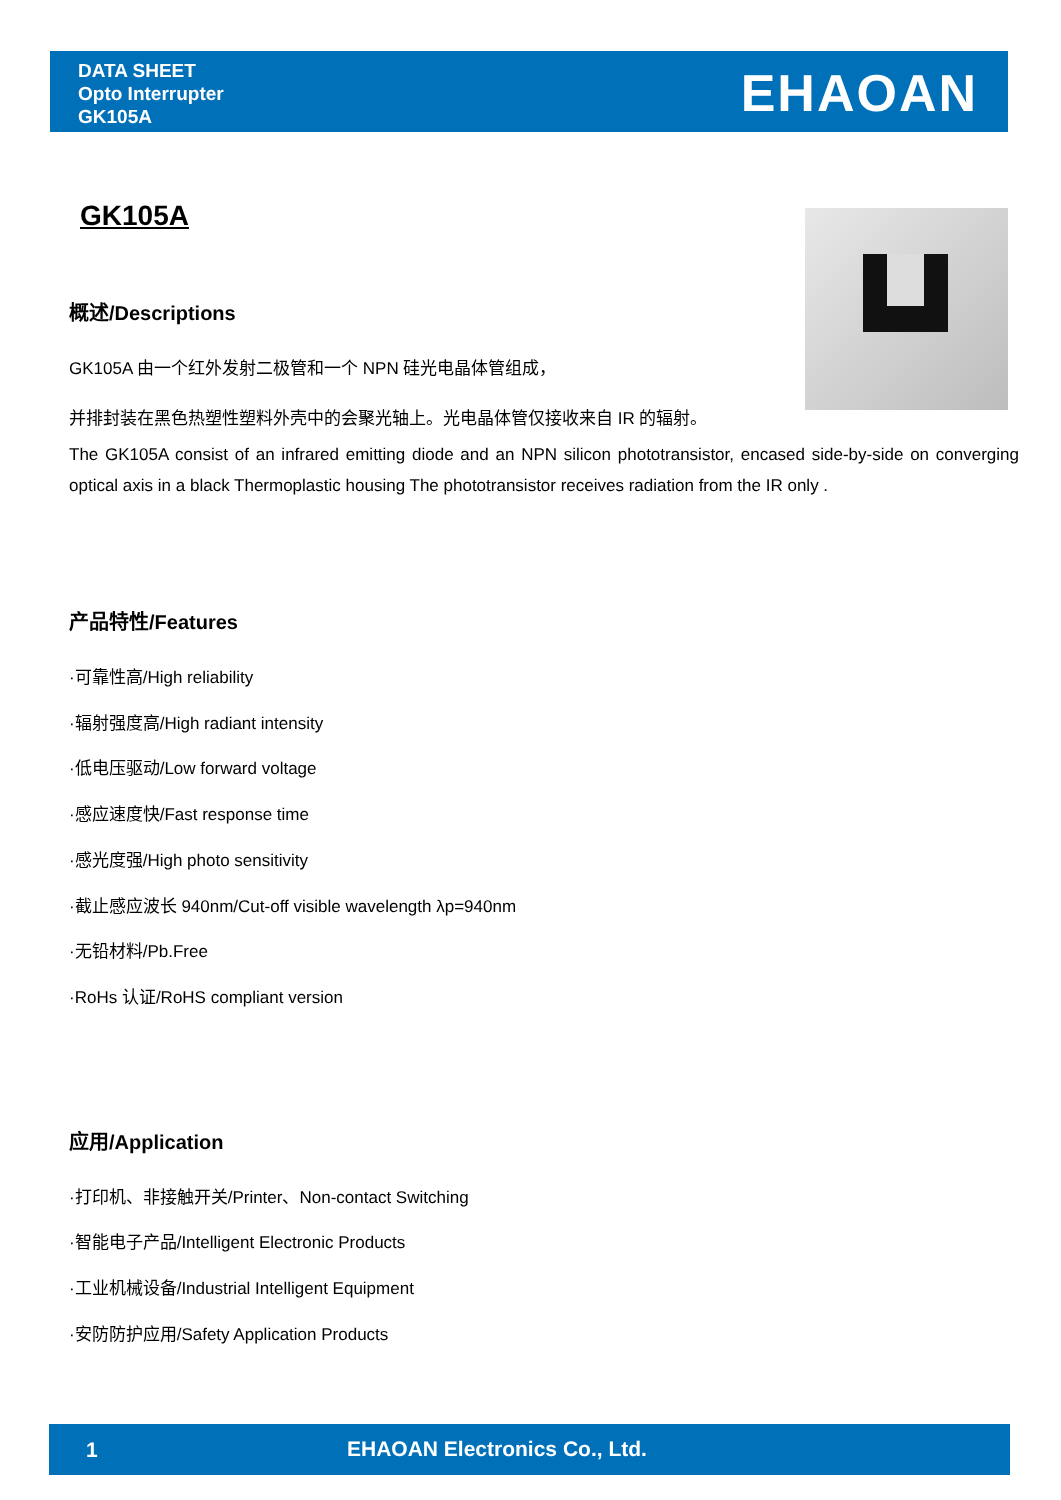DATA SHEET
Opto Interrupter
GK105A
EHAOAN
GK105A
概述/Descriptions
GK105A 由一个红外发射二极管和一个 NPN 硅光电晶体管组成，
并排封装在黑色热塑性塑料外壳中的会聚光轴上。光电晶体管仅接收来自 IR 的辐射。
The GK105A consist of an infrared emitting diode and an NPN silicon phototransistor, encased side-by-side on converging optical axis in a black Thermoplastic housing The phototransistor receives radiation from the IR only .
产品特性/Features
·可靠性高/High reliability
·辐射强度高/High radiant intensity
·低电压驱动/Low forward voltage
·感应速度快/Fast response time
·感光度强/High photo sensitivity
·截止感应波长 940nm/Cut-off visible wavelength λp=940nm
·无铅材料/Pb.Free
·RoHs 认证/RoHS compliant version
应用/Application
·打印机、非接触开关/Printer、Non-contact Switching
·智能电子产品/Intelligent Electronic Products
·工业机械设备/Industrial Intelligent Equipment
·安防防护应用/Safety Application Products
1 EHAOAN Electronics Co., Ltd.